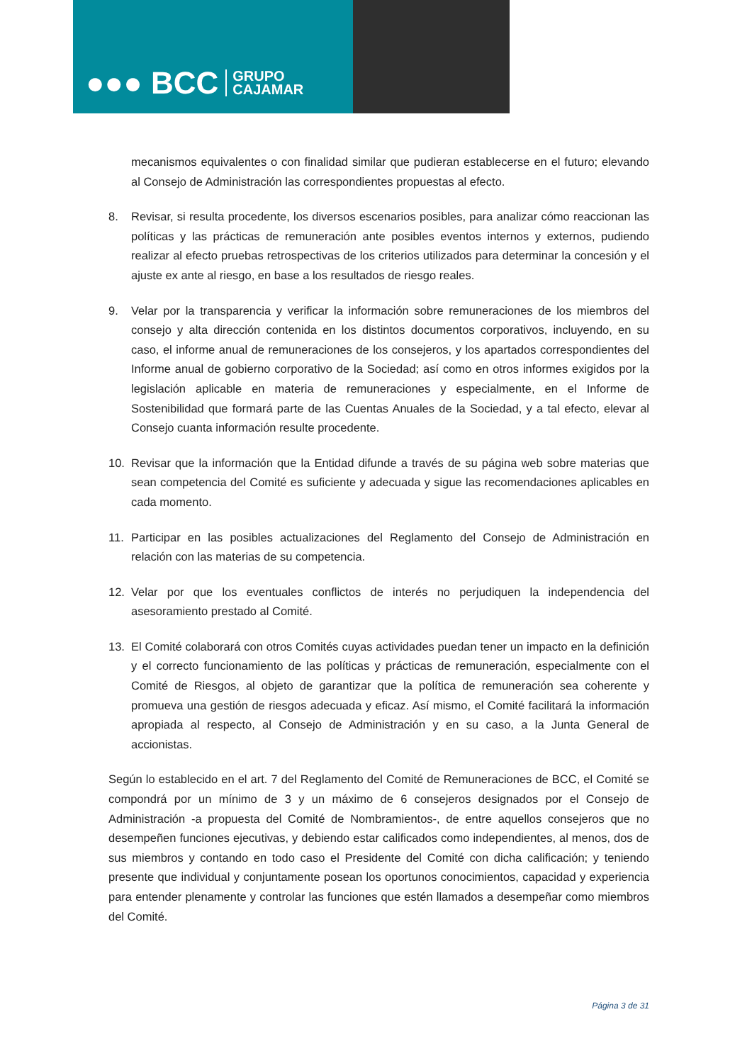●●● BCC GRUPO
CAJAMAR
mecanismos equivalentes o con finalidad similar que pudieran establecerse en el futuro; elevando al Consejo de Administración las correspondientes propuestas al efecto.
8. Revisar, si resulta procedente, los diversos escenarios posibles, para analizar cómo reaccionan las políticas y las prácticas de remuneración ante posibles eventos internos y externos, pudiendo realizar al efecto pruebas retrospectivas de los criterios utilizados para determinar la concesión y el ajuste ex ante al riesgo, en base a los resultados de riesgo reales.
9. Velar por la transparencia y verificar la información sobre remuneraciones de los miembros del consejo y alta dirección contenida en los distintos documentos corporativos, incluyendo, en su caso, el informe anual de remuneraciones de los consejeros, y los apartados correspondientes del Informe anual de gobierno corporativo de la Sociedad; así como en otros informes exigidos por la legislación aplicable en materia de remuneraciones y especialmente, en el Informe de Sostenibilidad que formará parte de las Cuentas Anuales de la Sociedad, y a tal efecto, elevar al Consejo cuanta información resulte procedente.
10. Revisar que la información que la Entidad difunde a través de su página web sobre materias que sean competencia del Comité es suficiente y adecuada y sigue las recomendaciones aplicables en cada momento.
11. Participar en las posibles actualizaciones del Reglamento del Consejo de Administración en relación con las materias de su competencia.
12. Velar por que los eventuales conflictos de interés no perjudiquen la independencia del asesoramiento prestado al Comité.
13. El Comité colaborará con otros Comités cuyas actividades puedan tener un impacto en la definición y el correcto funcionamiento de las políticas y prácticas de remuneración, especialmente con el Comité de Riesgos, al objeto de garantizar que la política de remuneración sea coherente y promueva una gestión de riesgos adecuada y eficaz. Así mismo, el Comité facilitará la información apropiada al respecto, al Consejo de Administración y en su caso, a la Junta General de accionistas.
Según lo establecido en el art. 7 del Reglamento del Comité de Remuneraciones de BCC, el Comité se compondrá por un mínimo de 3 y un máximo de 6 consejeros designados por el Consejo de Administración -a propuesta del Comité de Nombramientos-, de entre aquellos consejeros que no desempeñen funciones ejecutivas, y debiendo estar calificados como independientes, al menos, dos de sus miembros y contando en todo caso el Presidente del Comité con dicha calificación; y teniendo presente que individual y conjuntamente posean los oportunos conocimientos, capacidad y experiencia para entender plenamente y controlar las funciones que estén llamados a desempeñar como miembros del Comité.
Página 3 de 31